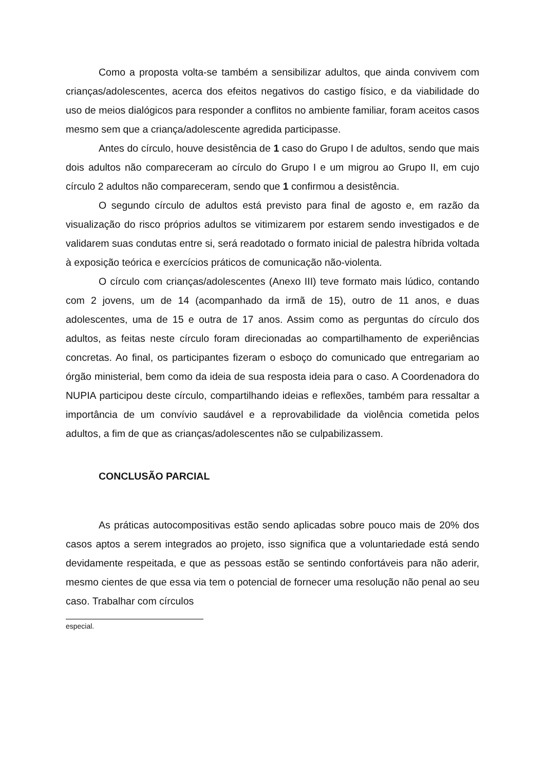Como a proposta volta-se também a sensibilizar adultos, que ainda convivem com crianças/adolescentes, acerca dos efeitos negativos do castigo físico, e da viabilidade do uso de meios dialógicos para responder a conflitos no ambiente familiar, foram aceitos casos mesmo sem que a criança/adolescente agredida participasse.
Antes do círculo, houve desistência de 1 caso do Grupo I de adultos, sendo que mais dois adultos não compareceram ao círculo do Grupo I e um migrou ao Grupo II, em cujo círculo 2 adultos não compareceram, sendo que 1 confirmou a desistência.
O segundo círculo de adultos está previsto para final de agosto e, em razão da visualização do risco próprios adultos se vitimizarem por estarem sendo investigados e de validarem suas condutas entre si, será readotado o formato inicial de palestra híbrida voltada à exposição teórica e exercícios práticos de comunicação não-violenta.
O círculo com crianças/adolescentes (Anexo III) teve formato mais lúdico, contando com 2 jovens, um de 14 (acompanhado da irmã de 15), outro de 11 anos, e duas adolescentes, uma de 15 e outra de 17 anos. Assim como as perguntas do círculo dos adultos, as feitas neste círculo foram direcionadas ao compartilhamento de experiências concretas. Ao final, os participantes fizeram o esboço do comunicado que entregariam ao órgão ministerial, bem como da ideia de sua resposta ideia para o caso. A Coordenadora do NUPIA participou deste círculo, compartilhando ideias e reflexões, também para ressaltar a importância de um convívio saudável e a reprovabilidade da violência cometida pelos adultos, a fim de que as crianças/adolescentes não se culpabilizassem.
CONCLUSÃO PARCIAL
As práticas autocompositivas estão sendo aplicadas sobre pouco mais de 20% dos casos aptos a serem integrados ao projeto, isso significa que a voluntariedade está sendo devidamente respeitada, e que as pessoas estão se sentindo confortáveis para não aderir, mesmo cientes de que essa via tem o potencial de fornecer uma resolução não penal ao seu caso. Trabalhar com círculos
especial.